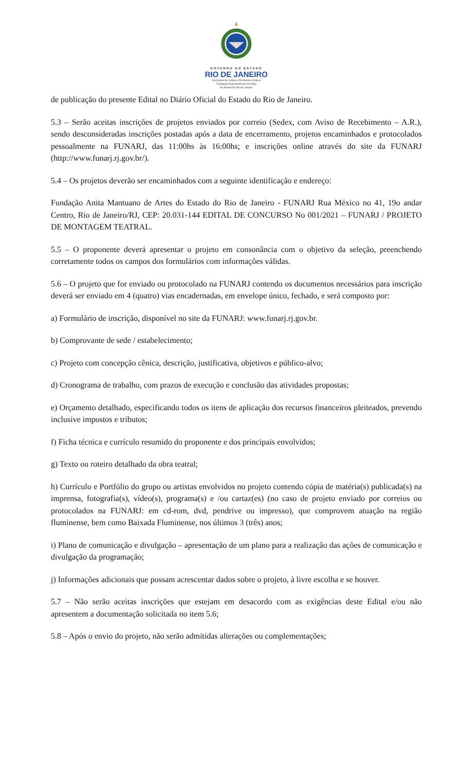GOVERNO DO ESTADO
RIO DE JANEIRO
Secretaria de Cultura e Economia Criativa
Fundação Anita Mantuano de Artes
do Estado do Rio de Janeiro
de publicação do presente Edital no Diário Oficial do Estado do Rio de Janeiro.
5.3 – Serão aceitas inscrições de projetos enviados por correio (Sedex, com Aviso de Recebimento – A.R.), sendo desconsideradas inscrições postadas após a data de encerramento, projetos encaminhados e protocolados pessoalmente na FUNARJ, das 11:00hs às 16:00hs; e inscrições online através do site da FUNARJ (http://www.funarj.rj.gov.br/).
5.4 – Os projetos deverão ser encaminhados com a seguinte identificação e endereço:
Fundação Anita Mantuano de Artes do Estado do Rio de Janeiro - FUNARJ Rua México no 41, 19o andar Centro, Rio de Janeiro/RJ, CEP: 20.031-144 EDITAL DE CONCURSO No 001/2021 – FUNARJ / PROJETO DE MONTAGEM TEATRAL.
5.5 – O proponente deverá apresentar o projeto em consonância com o objetivo da seleção, preenchendo corretamente todos os campos dos formulários com informações válidas.
5.6 – O projeto que for enviado ou protocolado na FUNARJ contendo os documentos necessários para inscrição deverá ser enviado em 4 (quatro) vias encadernadas, em envelope único, fechado, e será composto por:
a) Formulário de inscrição, disponível no site da FUNARJ: www.funarj.rj.gov.br.
b) Comprovante de sede / estabelecimento;
c) Projeto com concepção cênica, descrição, justificativa, objetivos e público-alvo;
d) Cronograma de trabalho, com prazos de execução e conclusão das atividades propostas;
e) Orçamento detalhado, especificando todos os itens de aplicação dos recursos financeiros pleiteados, prevendo inclusive impostos e tributos;
f) Ficha técnica e currículo resumido do proponente e dos principais envolvidos;
g) Texto ou roteiro detalhado da obra teatral;
h) Currículo e Portfólio do grupo ou artistas envolvidos no projeto contendo cópia de matéria(s) publicada(s) na imprensa, fotografia(s), vídeo(s), programa(s) e /ou cartaz(es) (no caso de projeto enviado por correios ou protocolados na FUNARJ: em cd-rom, dvd, pendrive ou impresso), que comprovem atuação na região fluminense, bem como Baixada Fluminense, nos últimos 3 (três) anos;
i) Plano de comunicação e divulgação – apresentação de um plano para a realização das ações de comunicação e divulgação da programação;
j) Informações adicionais que possam acrescentar dados sobre o projeto, à livre escolha e se houver.
5.7 – Não serão aceitas inscrições que estejam em desacordo com as exigências deste Edital e/ou não apresentem a documentação solicitada no item 5.6;
5.8 – Após o envio do projeto, não serão admitidas alterações ou complementações;